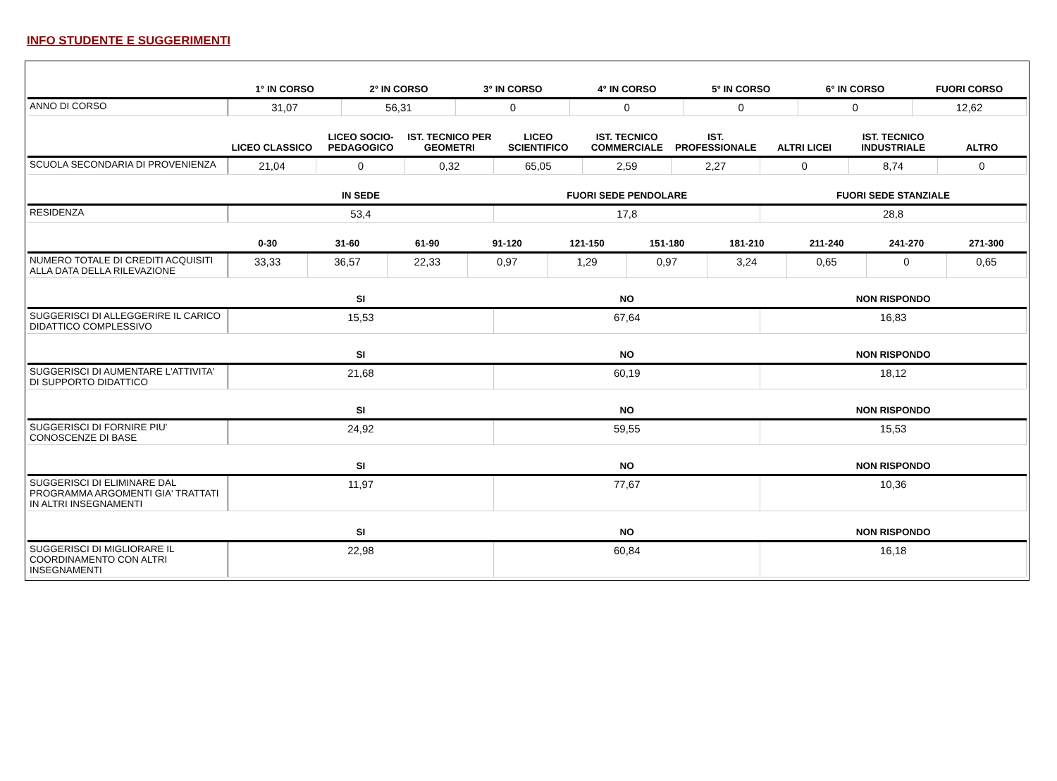INFO STUDENTE E SUGGERIMENTI
| | 1° IN CORSO | 2° IN CORSO | 3° IN CORSO | 4° IN CORSO | 5° IN CORSO | 6° IN CORSO | FUORI CORSO |
| --- | --- | --- | --- | --- | --- | --- | --- |
| ANNO DI CORSO | 31,07 | 56,31 | 0 | 0 | 0 | 0 | 12,62 |
| | LICEO CLASSICO | LICEO SOCIO-PEDAGOGICO | IST. TECNICO PER GEOMETRI | LICEO SCIENTIFICO | IST. TECNICO COMMERCIALE | IST. PROFESSIONALE | ALTRI LICEI | IST. TECNICO INDUSTRIALE | ALTRO |
| --- | --- | --- | --- | --- | --- | --- | --- | --- | --- |
| SCUOLA SECONDARIA DI PROVENIENZA | 21,04 | 0 | 0,32 | 65,05 | 2,59 | 2,27 | 0 | 8,74 | 0 |
| | IN SEDE | FUORI SEDE PENDOLARE | FUORI SEDE STANZIALE |
| --- | --- | --- | --- |
| RESIDENZA | 53,4 | 17,8 | 28,8 |
| | 0-30 | 31-60 | 61-90 | 91-120 | 121-150 | 151-180 | 181-210 | 211-240 | 241-270 | 271-300 |
| --- | --- | --- | --- | --- | --- | --- | --- | --- | --- | --- |
| NUMERO TOTALE DI CREDITI ACQUISITI ALLA DATA DELLA RILEVAZIONE | 33,33 | 36,57 | 22,33 | 0,97 | 1,29 | 0,97 | 3,24 | 0,65 | 0 | 0,65 |
| | SI | NO | NON RISPONDO |
| --- | --- | --- | --- |
| SUGGERISCI DI ALLEGGERIRE IL CARICO DIDATTICO COMPLESSIVO | 15,53 | 67,64 | 16,83 |
| | SI | NO | NON RISPONDO |
| --- | --- | --- | --- |
| SUGGERISCI DI AUMENTARE L'ATTIVITA' DI SUPPORTO DIDATTICO | 21,68 | 60,19 | 18,12 |
| | SI | NO | NON RISPONDO |
| --- | --- | --- | --- |
| SUGGERISCI DI FORNIRE PIU' CONOSCENZE DI BASE | 24,92 | 59,55 | 15,53 |
| | SI | NO | NON RISPONDO |
| --- | --- | --- | --- |
| SUGGERISCI DI ELIMINARE DAL PROGRAMMA ARGOMENTI GIA' TRATTATI IN ALTRI INSEGNAMENTI | 11,97 | 77,67 | 10,36 |
| | SI | NO | NON RISPONDO |
| --- | --- | --- | --- |
| SUGGERISCI DI MIGLIORARE IL COORDINAMENTO CON ALTRI INSEGNAMENTI | 22,98 | 60,84 | 16,18 |